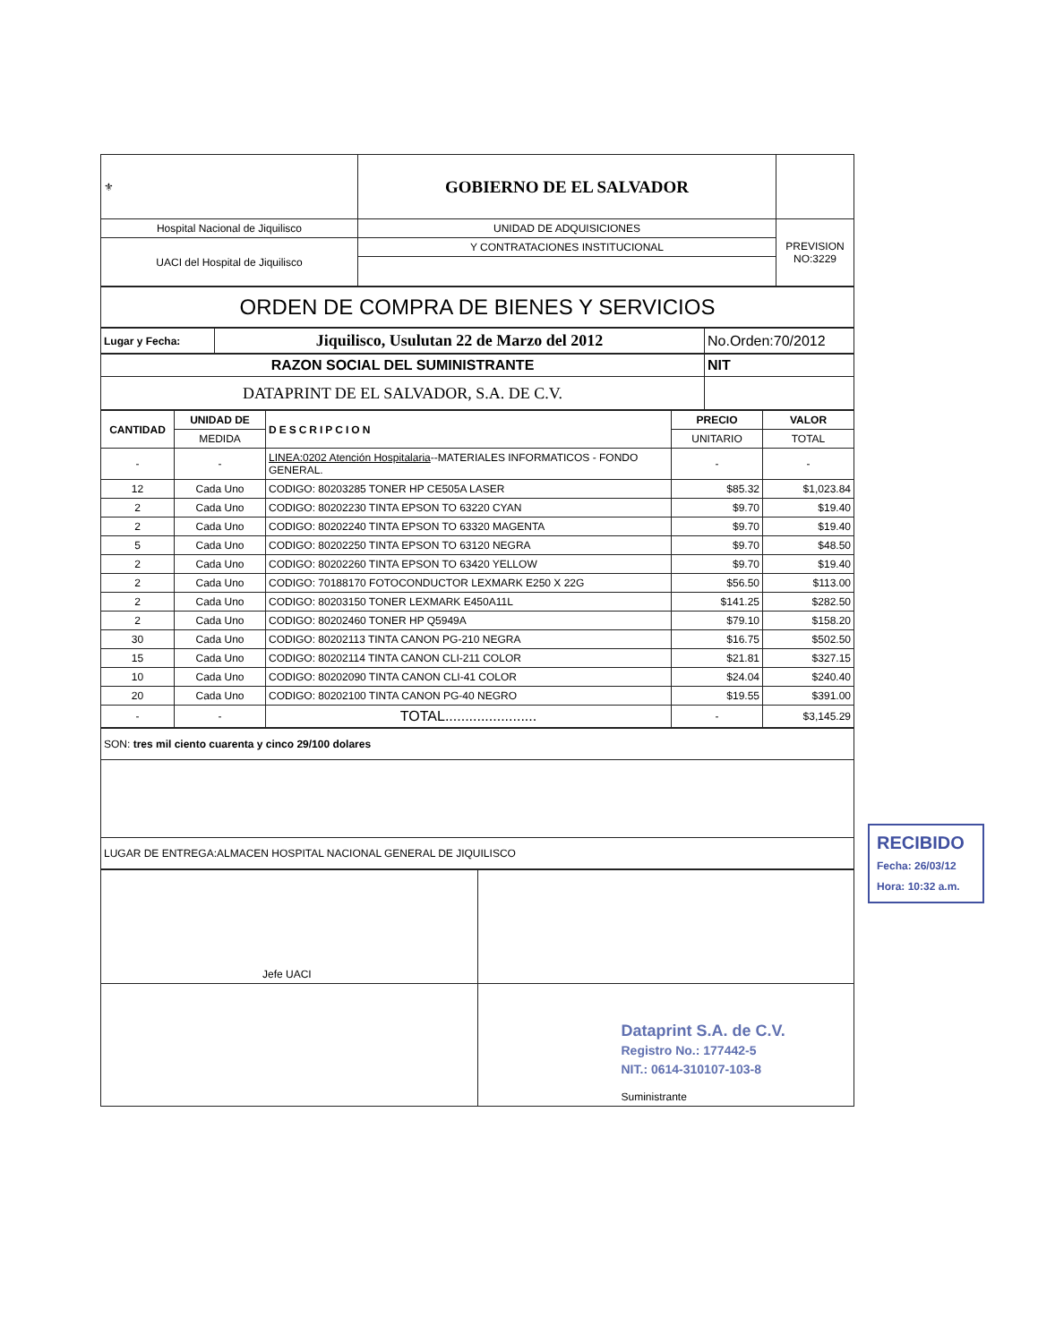| ⚜ | GOBIERNO DE EL SALVADOR | |
| Hospital Nacional de Jiquilisco | UNIDAD DE ADQUISICIONES | PREVISION NO:3229 |
| UACI del Hospital de Jiquilisco | Y CONTRATACIONES INSTITUCIONAL | |
| ORDEN DE COMPRA DE BIENES Y SERVICIOS |
| Lugar y Fecha: | Jiquilisco, Usulutan 22 de Marzo del 2012 | No.Orden:70/2012 |
| RAZON SOCIAL DEL SUMINISTRANTE | NIT |
| DATAPRINT DE EL SALVADOR, S.A. DE C.V. | |
| CANTIDAD | UNIDAD DE | DESCRIPCION | PRECIO | VALOR |
| --- | --- | --- | --- | --- |
| | MEDIDA | | UNITARIO | TOTAL |
| - | - | LINEA:0202 Atención Hospitalaria --MATERIALES INFORMATICOS - FONDO GENERAL. | - | - |
| 12 | Cada Uno | CODIGO: 80203285 TONER HP CE505A LASER | $85.32 | $1,023.84 |
| 2 | Cada Uno | CODIGO: 80202230 TINTA EPSON TO 63220 CYAN | $9.70 | $19.40 |
| 2 | Cada Uno | CODIGO: 80202240 TINTA EPSON TO 63320 MAGENTA | $9.70 | $19.40 |
| 5 | Cada Uno | CODIGO: 80202250 TINTA EPSON TO 63120 NEGRA | $9.70 | $48.50 |
| 2 | Cada Uno | CODIGO: 80202260 TINTA EPSON TO 63420 YELLOW | $9.70 | $19.40 |
| 2 | Cada Uno | CODIGO: 70188170 FOTOCONDUCTOR LEXMARK E250 X 22G | $56.50 | $113.00 |
| 2 | Cada Uno | CODIGO: 80203150 TONER LEXMARK E450A11L | $141.25 | $282.50 |
| 2 | Cada Uno | CODIGO: 80202460 TONER HP Q5949A | $79.10 | $158.20 |
| 30 | Cada Uno | CODIGO: 80202113 TINTA CANON PG-210 NEGRA | $16.75 | $502.50 |
| 15 | Cada Uno | CODIGO: 80202114 TINTA CANON CLI-211 COLOR | $21.81 | $327.15 |
| 10 | Cada Uno | CODIGO: 80202090 TINTA CANON CLI-41 COLOR | $24.04 | $240.40 |
| 20 | Cada Uno | CODIGO: 80202100 TINTA CANON PG-40 NEGRO | $19.55 | $391.00 |
| - | - | TOTAL....................... | - | $3,145.29 |
| SON: tres mil ciento cuarenta y cinco 29/100 dolares |
| LUGAR DE ENTREGA:ALMACEN HOSPITAL NACIONAL GENERAL DE JIQUILISCO |
| Jefe UACI | |
| | Dataprint S.A. de C.V. Registro No.: 177442-5 NIT.: 0614-310107-103-8 Suministrante |
RECIBIDO
Fecha: 26/03/12
Hora: 10:32 a.m.